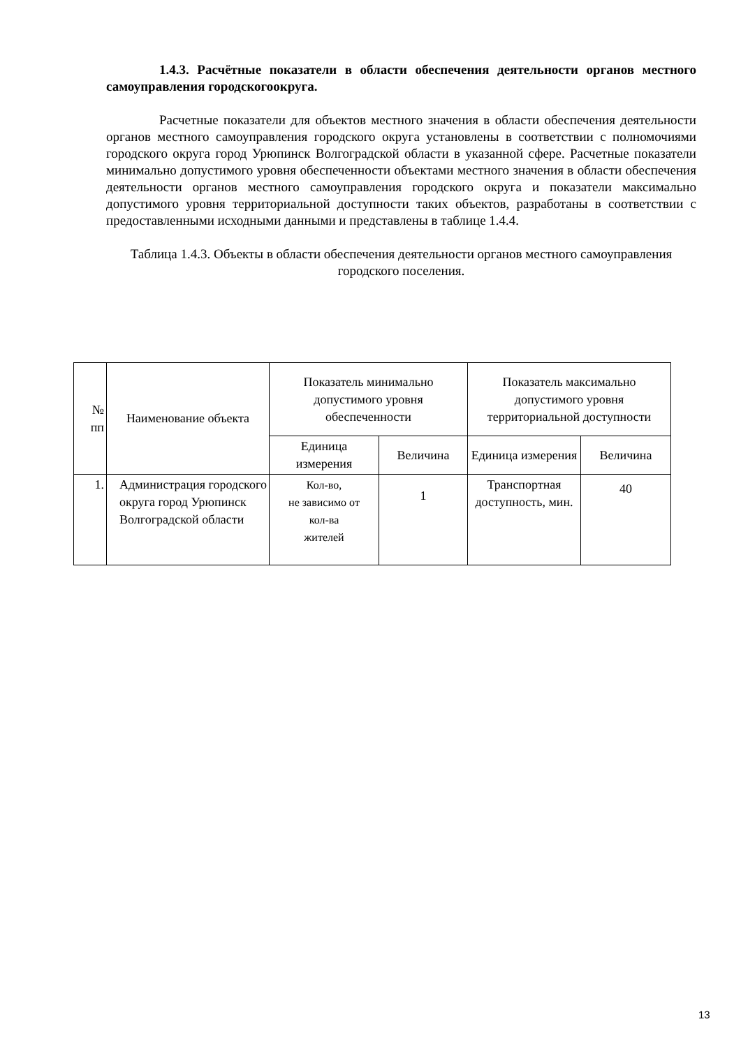1.4.3. Расчётные показатели в области обеспечения деятельности органов местного самоуправления городскогоокруга.
Расчетные показатели для объектов местного значения в области обеспечения деятельности органов местного самоуправления городского округа установлены в соответствии с полномочиями городского округа город Урюпинск Волгоградской области в указанной сфере. Расчетные показатели минимально допустимого уровня обеспеченности объектами местного значения в области обеспечения деятельности органов местного самоуправления городского округа и показатели максимально допустимого уровня территориальной доступности таких объектов, разработаны в соответствии с предоставленными исходными данными и представлены в таблице 1.4.4.
Таблица 1.4.3. Объекты в области обеспечения деятельности органов местного самоуправления городского поселения.
| № пп | Наименование объекта | Показатель минимально допустимого уровня обеспеченности | | Показатель максимально допустимого уровня территориальной доступности | |
| --- | --- | --- | --- | --- | --- |
| | | Единица измерения | Величина | Единица измерения | Величина |
| 1. | Администрация городского округа город Урюпинск Волгоградской области | Кол-во, не зависимо от кол-ва жителей | 1 | Транспортная доступность, мин. | 40 |
13